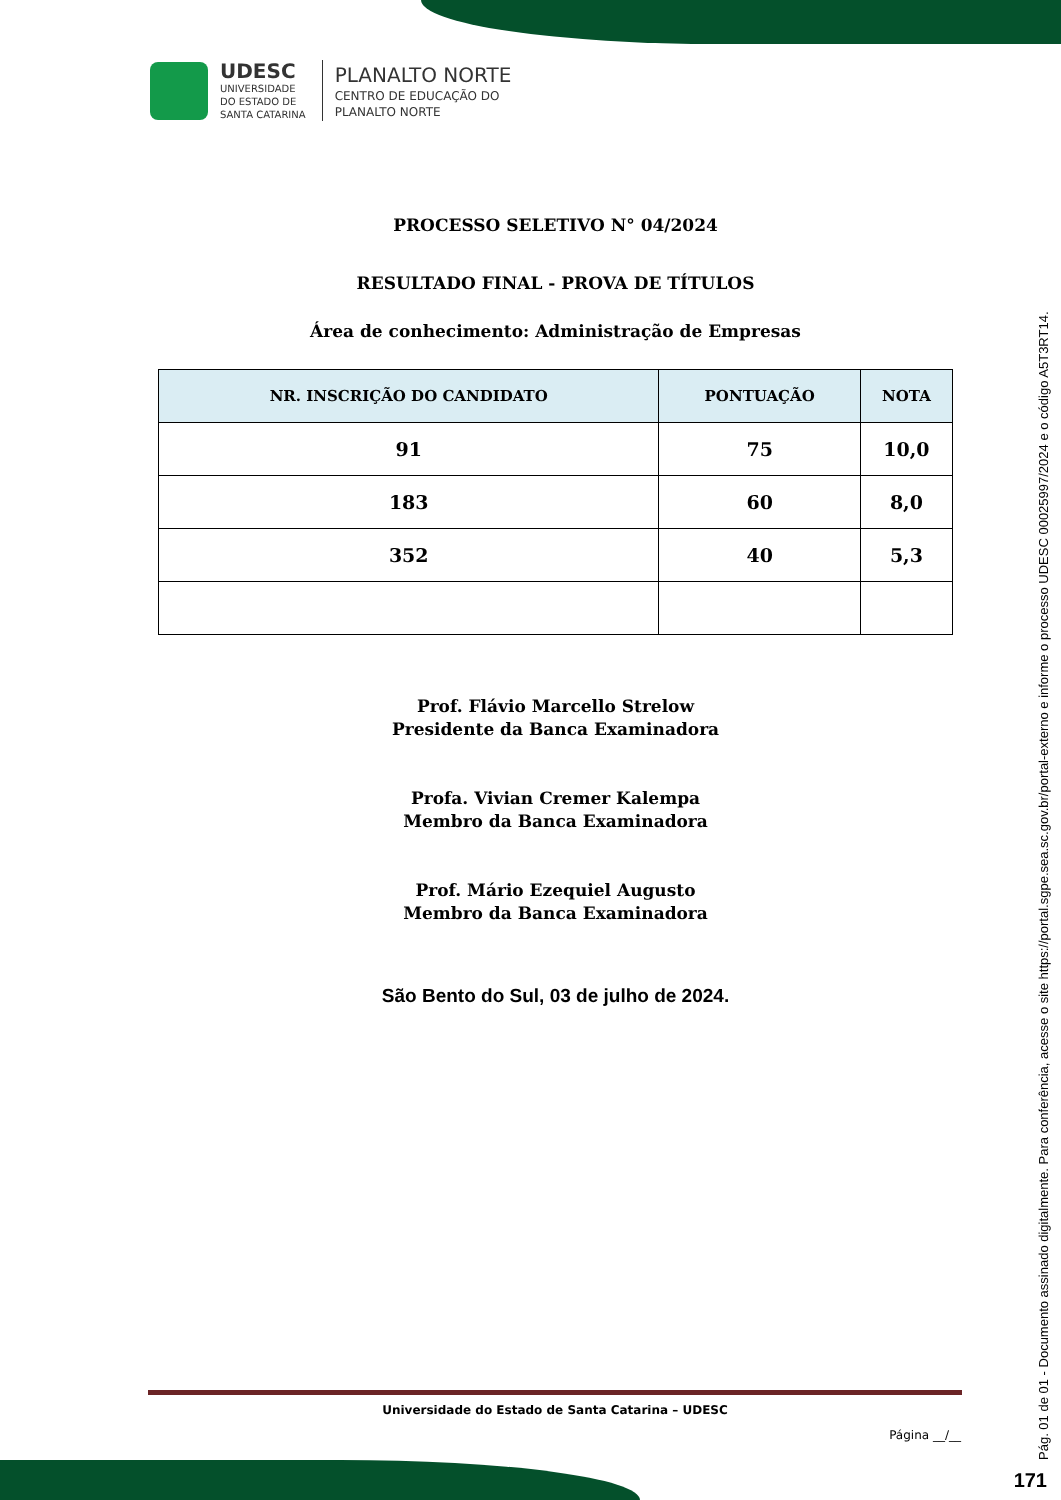UDESC
UNIVERSIDADE
DO ESTADO DE
SANTA CATARINA
PLANALTO NORTE
CENTRO DE EDUCAÇÃO DO
PLANALTO NORTE
PROCESSO SELETIVO N° 04/2024
RESULTADO FINAL - PROVA DE TÍTULOS
Área de conhecimento: Administração de Empresas
| NR. INSCRIÇÃO DO CANDIDATO | PONTUAÇÃO | NOTA |
| --- | --- | --- |
| 91 | 75 | 10,0 |
| 183 | 60 | 8,0 |
| 352 | 40 | 5,3 |
Prof. Flávio Marcello Strelow
Presidente da Banca Examinadora
Profa. Vivian Cremer Kalempa
Membro da Banca Examinadora
Prof. Mário Ezequiel Augusto
Membro da Banca Examinadora
São Bento do Sul, 03 de julho de 2024.
Universidade do Estado de Santa Catarina – UDESC
Página __/__
Pág. 01 de 01 - Documento assinado digitalmente. Para conferência, acesse o site https://portal.sgpe.sea.sc.gov.br/portal-externo e informe o processo UDESC 00025997/2024 e o código A5T3RT14.
171